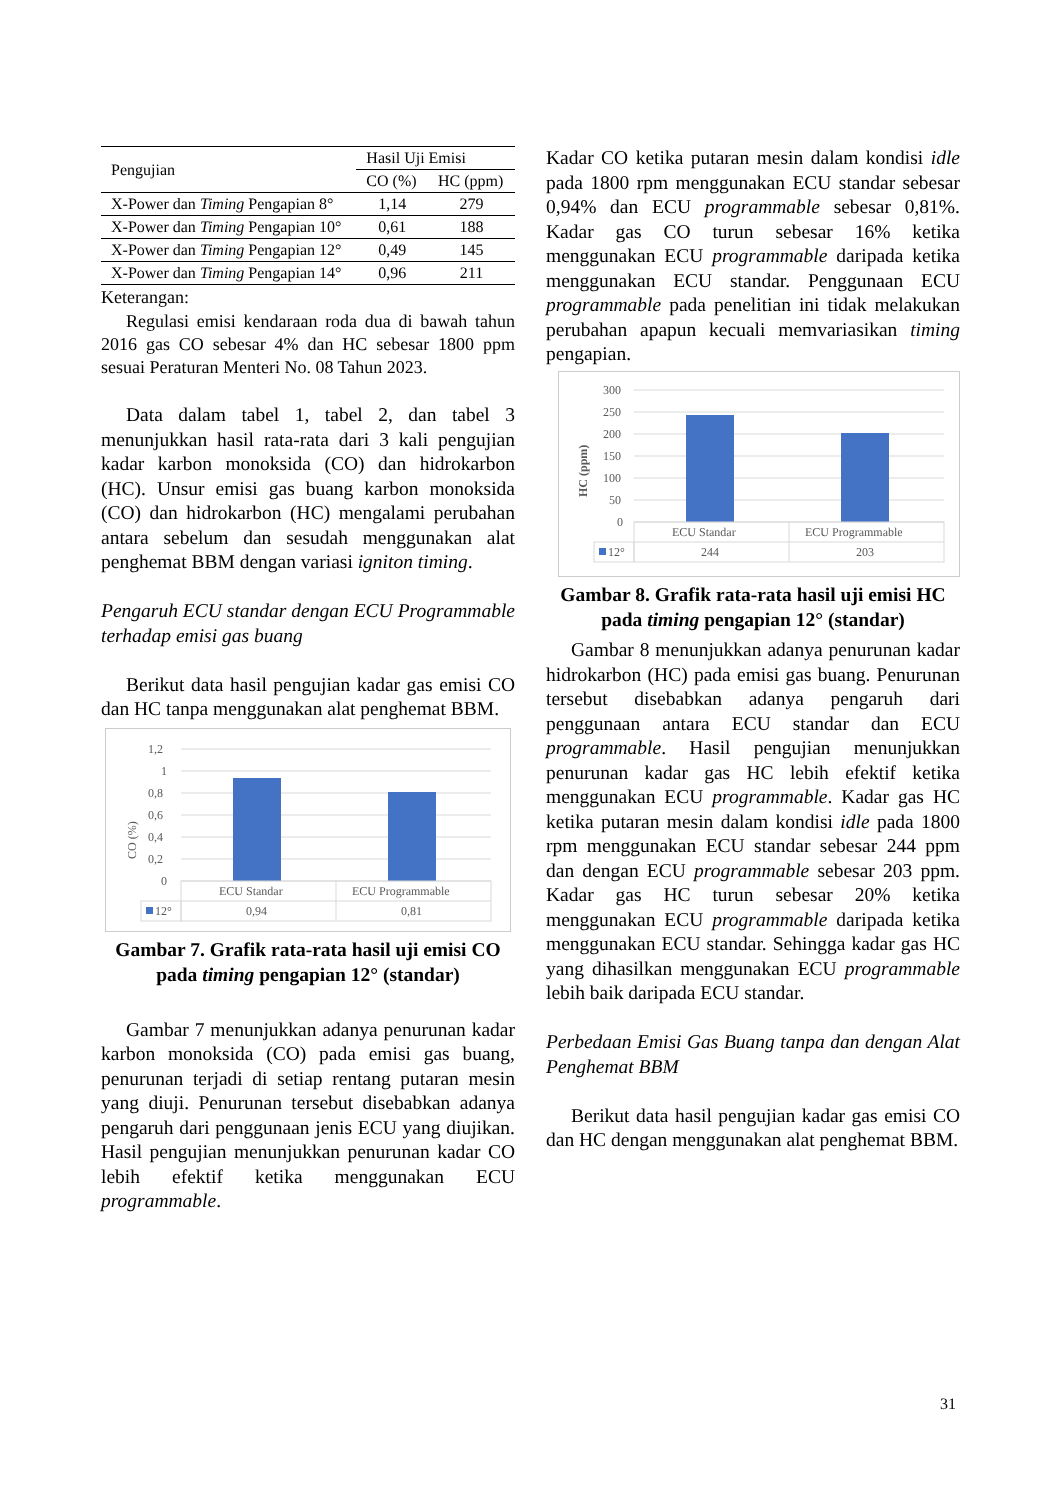| Pengujian | Hasil Uji Emisi | |
| --- | --- | --- |
| | CO (%) | HC (ppm) |
| X-Power dan Timing Pengapian 8° | 1,14 | 279 |
| X-Power dan Timing Pengapian 10° | 0,61 | 188 |
| X-Power dan Timing Pengapian 12° | 0,49 | 145 |
| X-Power dan Timing Pengapian 14° | 0,96 | 211 |
Keterangan:
Regulasi emisi kendaraan roda dua di bawah tahun 2016 gas CO sebesar 4% dan HC sebesar 1800 ppm sesuai Peraturan Menteri No. 08 Tahun 2023.
Data dalam tabel 1, tabel 2, dan tabel 3 menunjukkan hasil rata-rata dari 3 kali pengujian kadar karbon monoksida (CO) dan hidrokarbon (HC). Unsur emisi gas buang karbon monoksida (CO) dan hidrokarbon (HC) mengalami perubahan antara sebelum dan sesudah menggunakan alat penghemat BBM dengan variasi igniton timing.
Pengaruh ECU standar dengan ECU Programmable terhadap emisi gas buang
Berikut data hasil pengujian kadar gas emisi CO dan HC tanpa menggunakan alat penghemat BBM.
CO (%)
1,2
1
0,8
0,6
0,4
0,2
0
ECU Standar
ECU Programmable
12°
0,94
0,81
Gambar 7. Grafik rata-rata hasil uji emisi CO pada timing pengapian 12° (standar)
Gambar 7 menunjukkan adanya penurunan kadar karbon monoksida (CO) pada emisi gas buang, penurunan terjadi di setiap rentang putaran mesin yang diuji. Penurunan tersebut disebabkan adanya pengaruh dari penggunaan jenis ECU yang diujikan. Hasil pengujian menunjukkan penurunan kadar CO lebih efektif ketika menggunakan ECU programmable.
Kadar CO ketika putaran mesin dalam kondisi idle pada 1800 rpm menggunakan ECU standar sebesar 0,94% dan ECU programmable sebesar 0,81%. Kadar gas CO turun sebesar 16% ketika menggunakan ECU programmable daripada ketika menggunakan ECU standar. Penggunaan ECU programmable pada penelitian ini tidak melakukan perubahan apapun kecuali memvariasikan timing pengapian.
HC (ppm)
300
250
200
150
100
50
0
ECU Standar
ECU Programmable
12°
244
203
Gambar 8. Grafik rata-rata hasil uji emisi HC pada timing pengapian 12° (standar)
Gambar 8 menunjukkan adanya penurunan kadar hidrokarbon (HC) pada emisi gas buang. Penurunan tersebut disebabkan adanya pengaruh dari penggunaan antara ECU standar dan ECU programmable. Hasil pengujian menunjukkan penurunan kadar gas HC lebih efektif ketika menggunakan ECU programmable. Kadar gas HC ketika putaran mesin dalam kondisi idle pada 1800 rpm menggunakan ECU standar sebesar 244 ppm dan dengan ECU programmable sebesar 203 ppm. Kadar gas HC turun sebesar 20% ketika menggunakan ECU programmable daripada ketika menggunakan ECU standar. Sehingga kadar gas HC yang dihasilkan menggunakan ECU programmable lebih baik daripada ECU standar.
Perbedaan Emisi Gas Buang tanpa dan dengan Alat Penghemat BBM
Berikut data hasil pengujian kadar gas emisi CO dan HC dengan menggunakan alat penghemat BBM.
31